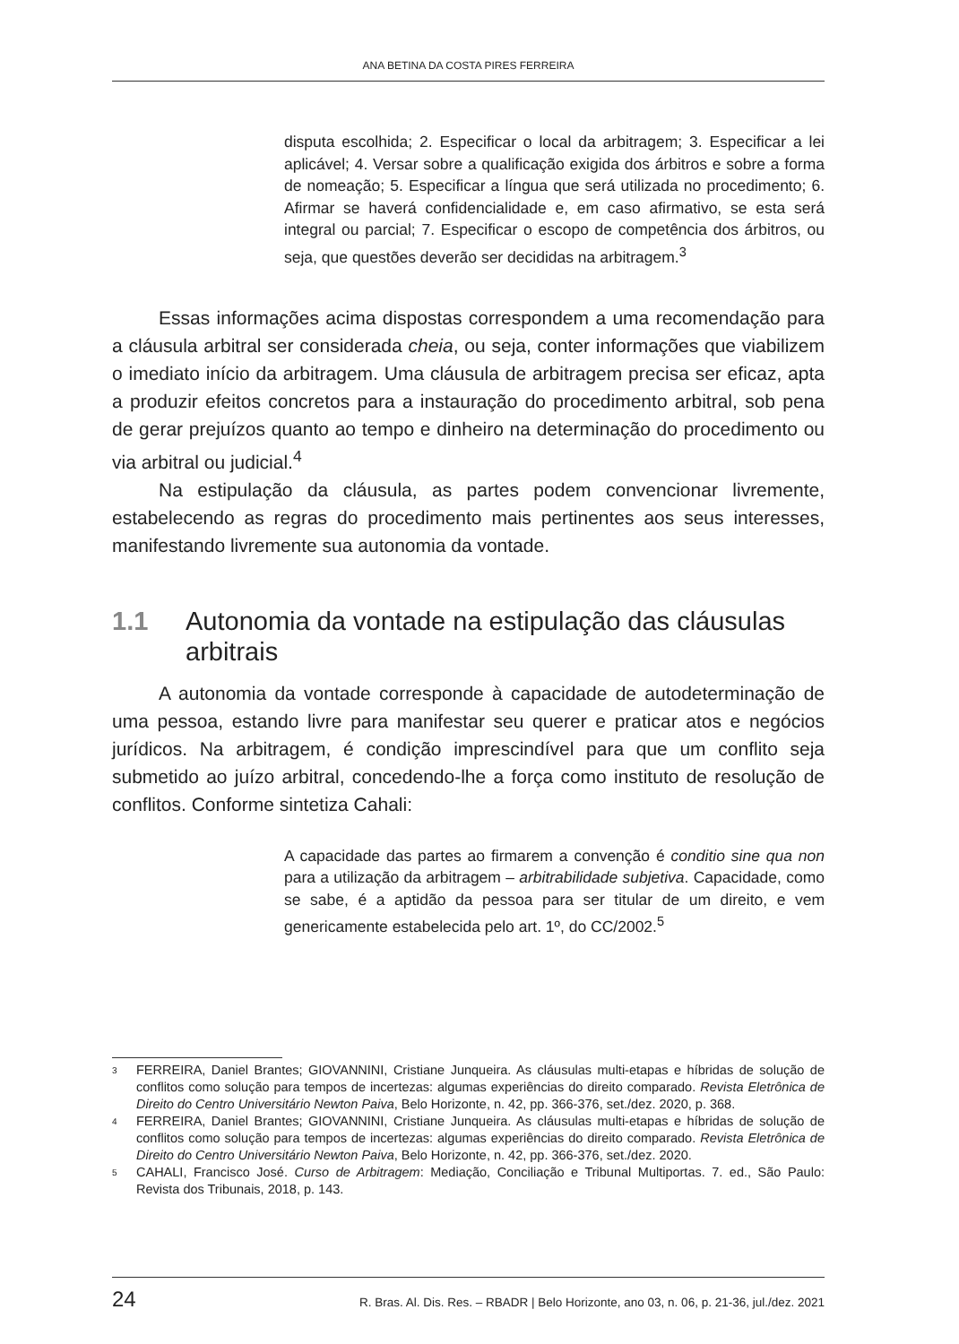ANA BETINA DA COSTA PIRES FERREIRA
disputa escolhida; 2. Especificar o local da arbitragem; 3. Especificar a lei aplicável; 4. Versar sobre a qualificação exigida dos árbitros e sobre a forma de nomeação; 5. Especificar a língua que será utilizada no procedimento; 6. Afirmar se haverá confidencialidade e, em caso afirmativo, se esta será integral ou parcial; 7. Especificar o escopo de competência dos árbitros, ou seja, que questões deverão ser decididas na arbitragem.<sup>3</sup>
Essas informações acima dispostas correspondem a uma recomendação para a cláusula arbitral ser considerada cheia, ou seja, conter informações que viabilizem o imediato início da arbitragem. Uma cláusula de arbitragem precisa ser eficaz, apta a produzir efeitos concretos para a instauração do procedimento arbitral, sob pena de gerar prejuízos quanto ao tempo e dinheiro na determinação do procedimento ou via arbitral ou judicial.<sup>4</sup>
Na estipulação da cláusula, as partes podem convencionar livremente, estabelecendo as regras do procedimento mais pertinentes aos seus interesses, manifestando livremente sua autonomia da vontade.
1.1 Autonomia da vontade na estipulação das cláusulas arbitrais
A autonomia da vontade corresponde à capacidade de autodeterminação de uma pessoa, estando livre para manifestar seu querer e praticar atos e negócios jurídicos. Na arbitragem, é condição imprescindível para que um conflito seja submetido ao juízo arbitral, concedendo-lhe a força como instituto de resolução de conflitos. Conforme sintetiza Cahali:
A capacidade das partes ao firmarem a convenção é conditio sine qua non para a utilização da arbitragem – arbitrabilidade subjetiva. Capacidade, como se sabe, é a aptidão da pessoa para ser titular de um direito, e vem genericamente estabelecida pelo art. 1º, do CC/2002.<sup>5</sup>
<sup>3</sup> FERREIRA, Daniel Brantes; GIOVANNINI, Cristiane Junqueira. As cláusulas multi-etapas e híbridas de solução de conflitos como solução para tempos de incertezas: algumas experiências do direito comparado. Revista Eletrônica de Direito do Centro Universitário Newton Paiva, Belo Horizonte, n. 42, pp. 366-376, set./dez. 2020, p. 368.
<sup>4</sup> FERREIRA, Daniel Brantes; GIOVANNINI, Cristiane Junqueira. As cláusulas multi-etapas e híbridas de solução de conflitos como solução para tempos de incertezas: algumas experiências do direito comparado. Revista Eletrônica de Direito do Centro Universitário Newton Paiva, Belo Horizonte, n. 42, pp. 366-376, set./dez. 2020.
<sup>5</sup> CAHALI, Francisco José. Curso de Arbitragem: Mediação, Conciliação e Tribunal Multiportas. 7. ed., São Paulo: Revista dos Tribunais, 2018, p. 143.
24 R. Bras. Al. Dis. Res. – RBADR | Belo Horizonte, ano 03, n. 06, p. 21-36, jul./dez. 2021